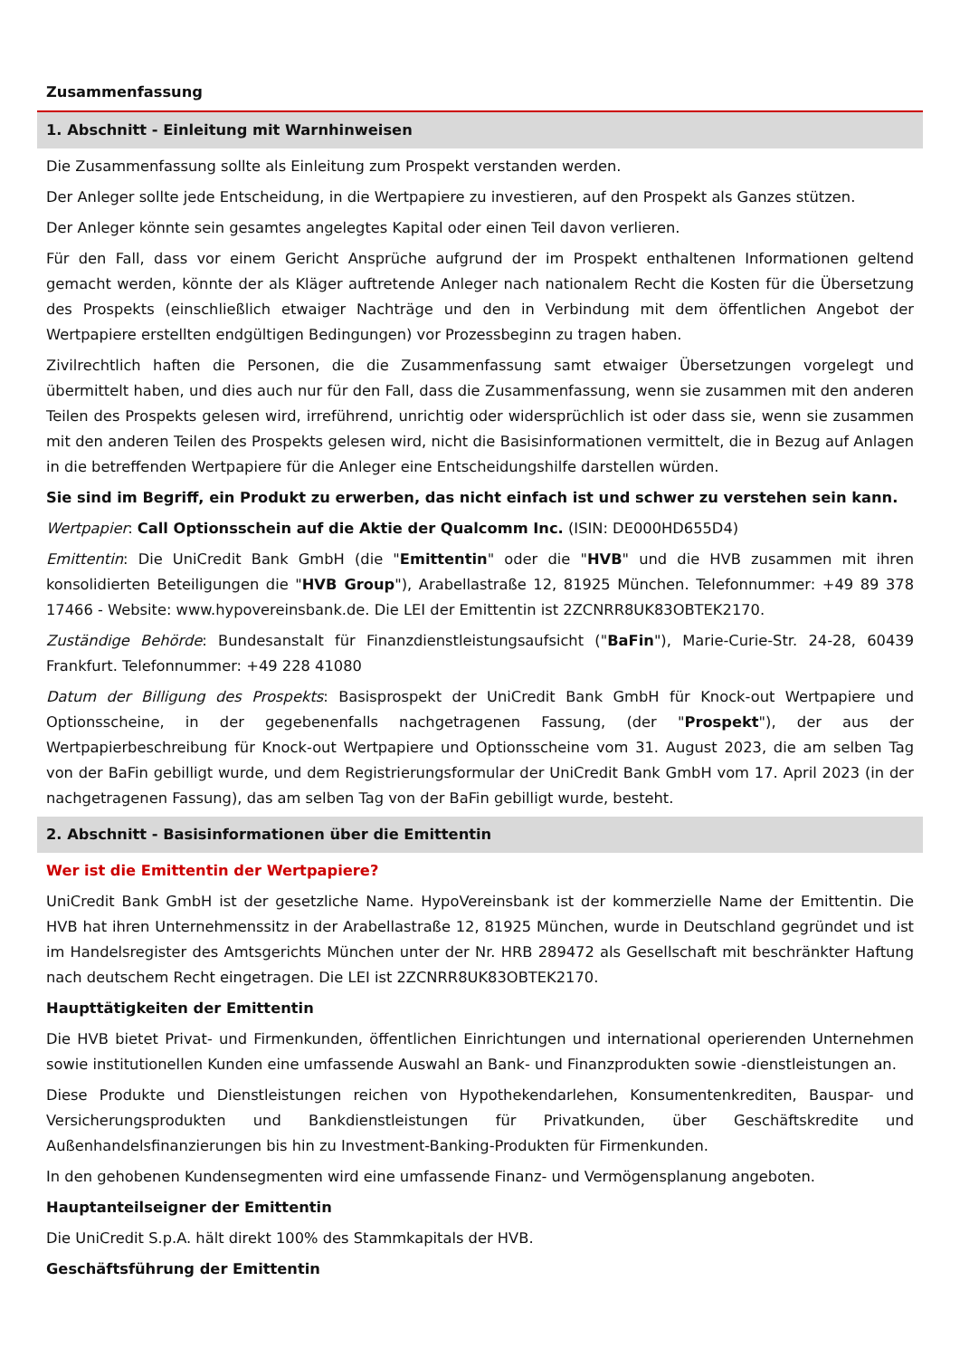Zusammenfassung
1. Abschnitt - Einleitung mit Warnhinweisen
Die Zusammenfassung sollte als Einleitung zum Prospekt verstanden werden.
Der Anleger sollte jede Entscheidung, in die Wertpapiere zu investieren, auf den Prospekt als Ganzes stützen.
Der Anleger könnte sein gesamtes angelegtes Kapital oder einen Teil davon verlieren.
Für den Fall, dass vor einem Gericht Ansprüche aufgrund der im Prospekt enthaltenen Informationen geltend gemacht werden, könnte der als Kläger auftretende Anleger nach nationalem Recht die Kosten für die Übersetzung des Prospekts (einschließlich etwaiger Nachträge und den in Verbindung mit dem öffentlichen Angebot der Wertpapiere erstellten endgültigen Bedingungen) vor Prozessbeginn zu tragen haben.
Zivilrechtlich haften die Personen, die die Zusammenfassung samt etwaiger Übersetzungen vorgelegt und übermittelt haben, und dies auch nur für den Fall, dass die Zusammenfassung, wenn sie zusammen mit den anderen Teilen des Prospekts gelesen wird, irreführend, unrichtig oder widersprüchlich ist oder dass sie, wenn sie zusammen mit den anderen Teilen des Prospekts gelesen wird, nicht die Basisinformationen vermittelt, die in Bezug auf Anlagen in die betreffenden Wertpapiere für die Anleger eine Entscheidungshilfe darstellen würden.
Sie sind im Begriff, ein Produkt zu erwerben, das nicht einfach ist und schwer zu verstehen sein kann.
Wertpapier: Call Optionsschein auf die Aktie der Qualcomm Inc. (ISIN: DE000HD655D4)
Emittentin: Die UniCredit Bank GmbH (die "Emittentin" oder die "HVB" und die HVB zusammen mit ihren konsolidierten Beteiligungen die "HVB Group"), Arabellastraße 12, 81925 München. Telefonnummer: +49 89 378 17466 - Website: www.hypovereinsbank.de. Die LEI der Emittentin ist 2ZCNRR8UK83OBTEK2170.
Zuständige Behörde: Bundesanstalt für Finanzdienstleistungsaufsicht ("BaFin"), Marie-Curie-Str. 24-28, 60439 Frankfurt. Telefonnummer: +49 228 41080
Datum der Billigung des Prospekts: Basisprospekt der UniCredit Bank GmbH für Knock-out Wertpapiere und Optionsscheine, in der gegebenenfalls nachgetragenen Fassung, (der "Prospekt"), der aus der Wertpapierbeschreibung für Knock-out Wertpapiere und Optionsscheine vom 31. August 2023, die am selben Tag von der BaFin gebilligt wurde, und dem Registrierungsformular der UniCredit Bank GmbH vom 17. April 2023 (in der nachgetragenen Fassung), das am selben Tag von der BaFin gebilligt wurde, besteht.
2. Abschnitt - Basisinformationen über die Emittentin
Wer ist die Emittentin der Wertpapiere?
UniCredit Bank GmbH ist der gesetzliche Name. HypoVereinsbank ist der kommerzielle Name der Emittentin. Die HVB hat ihren Unternehmenssitz in der Arabellastraße 12, 81925 München, wurde in Deutschland gegründet und ist im Handelsregister des Amtsgerichts München unter der Nr. HRB 289472 als Gesellschaft mit beschränkter Haftung nach deutschem Recht eingetragen. Die LEI ist 2ZCNRR8UK83OBTEK2170.
Haupttätigkeiten der Emittentin
Die HVB bietet Privat- und Firmenkunden, öffentlichen Einrichtungen und international operierenden Unternehmen sowie institutionellen Kunden eine umfassende Auswahl an Bank- und Finanzprodukten sowie -dienstleistungen an.
Diese Produkte und Dienstleistungen reichen von Hypothekendarlehen, Konsumentenkrediten, Bauspar- und Versicherungsprodukten und Bankdienstleistungen für Privatkunden, über Geschäftskredite und Außenhandelsfinanzierungen bis hin zu Investment-Banking-Produkten für Firmenkunden.
In den gehobenen Kundensegmenten wird eine umfassende Finanz- und Vermögensplanung angeboten.
Hauptanteilseigner der Emittentin
Die UniCredit S.p.A. hält direkt 100% des Stammkapitals der HVB.
Geschäftsführung der Emittentin